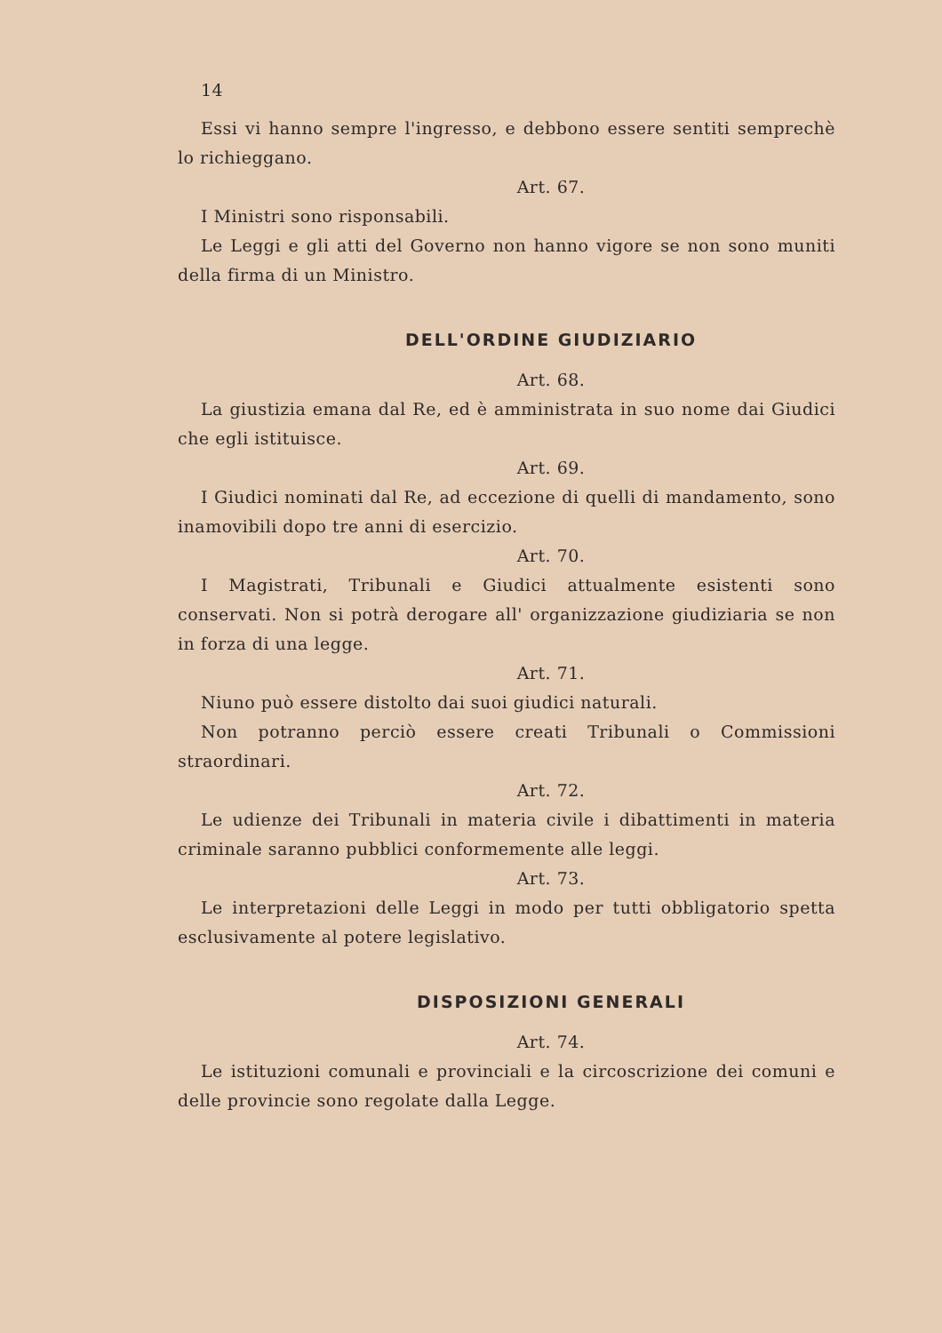14
Essi vi hanno sempre l'ingresso, e debbono essere sentiti semprechè lo richieggano.
Art. 67.
I Ministri sono risponsabili.
Le Leggi e gli atti del Governo non hanno vigore se non sono muniti della firma di un Ministro.
DELL'ORDINE GIUDIZIARIO
Art. 68.
La giustizia emana dal Re, ed è amministrata in suo nome dai Giudici che egli istituisce.
Art. 69.
I Giudici nominati dal Re, ad eccezione di quelli di mandamento, sono inamovibili dopo tre anni di esercizio.
Art. 70.
I Magistrati, Tribunali e Giudici attualmente esistenti sono conservati. Non si potrà derogare all' organizzazione giudiziaria se non in forza di una legge.
Art. 71.
Niuno può essere distolto dai suoi giudici naturali.
Non potranno perciò essere creati Tribunali o Commissioni straordinari.
Art. 72.
Le udienze dei Tribunali in materia civile i dibattimenti in materia criminale saranno pubblici conformemente alle leggi.
Art. 73.
Le interpretazioni delle Leggi in modo per tutti obbligatorio spetta esclusivamente al potere legislativo.
DISPOSIZIONI GENERALI
Art. 74.
Le istituzioni comunali e provinciali e la circoscrizione dei comuni e delle provincie sono regolate dalla Legge.